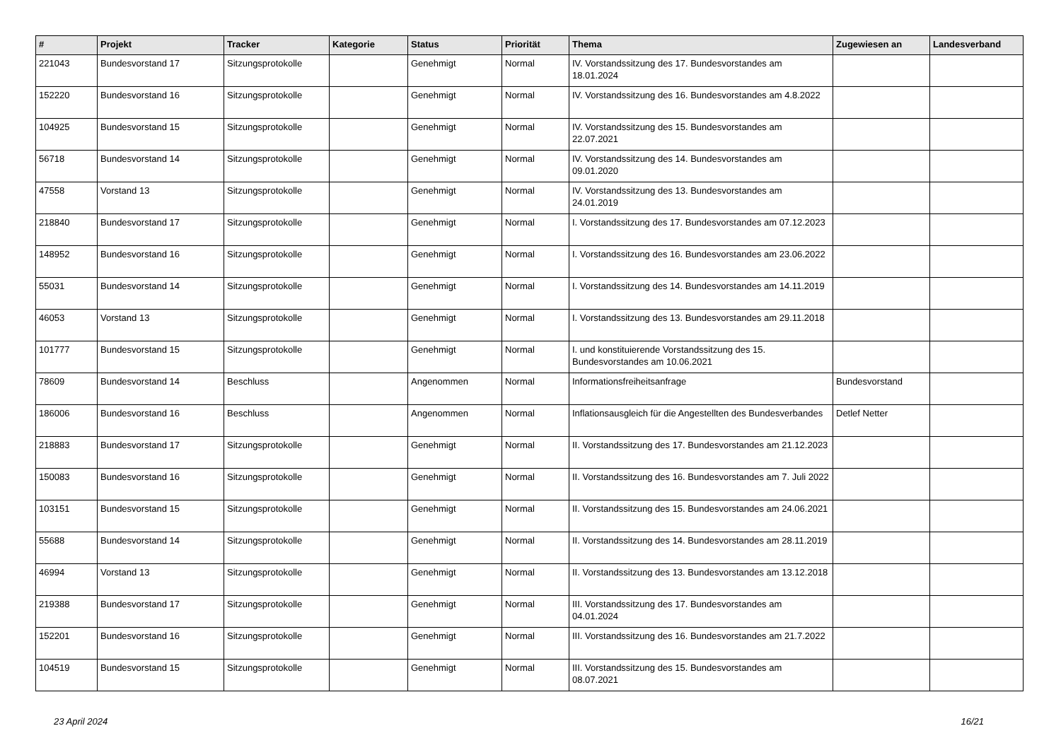| # | Projekt | Tracker | Kategorie | Status | Priorität | Thema | Zugewiesen an | Landesverband |
| --- | --- | --- | --- | --- | --- | --- | --- | --- |
| 221043 | Bundesvorstand 17 | Sitzungsprotokolle | | Genehmigt | Normal | IV. Vorstandssitzung des 17. Bundesvorstandes am 18.01.2024 | | |
| 152220 | Bundesvorstand 16 | Sitzungsprotokolle | | Genehmigt | Normal | IV. Vorstandssitzung des 16. Bundesvorstandes am 4.8.2022 | | |
| 104925 | Bundesvorstand 15 | Sitzungsprotokolle | | Genehmigt | Normal | IV. Vorstandssitzung des 15. Bundesvorstandes am 22.07.2021 | | |
| 56718 | Bundesvorstand 14 | Sitzungsprotokolle | | Genehmigt | Normal | IV. Vorstandssitzung des 14. Bundesvorstandes am 09.01.2020 | | |
| 47558 | Vorstand 13 | Sitzungsprotokolle | | Genehmigt | Normal | IV. Vorstandssitzung des 13. Bundesvorstandes am 24.01.2019 | | |
| 218840 | Bundesvorstand 17 | Sitzungsprotokolle | | Genehmigt | Normal | I. Vorstandssitzung des 17. Bundesvorstandes am 07.12.2023 | | |
| 148952 | Bundesvorstand 16 | Sitzungsprotokolle | | Genehmigt | Normal | I. Vorstandssitzung des 16. Bundesvorstandes am 23.06.2022 | | |
| 55031 | Bundesvorstand 14 | Sitzungsprotokolle | | Genehmigt | Normal | I. Vorstandssitzung des 14. Bundesvorstandes am 14.11.2019 | | |
| 46053 | Vorstand 13 | Sitzungsprotokolle | | Genehmigt | Normal | I. Vorstandssitzung des 13. Bundesvorstandes am 29.11.2018 | | |
| 101777 | Bundesvorstand 15 | Sitzungsprotokolle | | Genehmigt | Normal | I. und konstituierende Vorstandssitzung des 15. Bundesvorstandes am 10.06.2021 | | |
| 78609 | Bundesvorstand 14 | Beschluss | | Angenommen | Normal | Informationsfreiheitsanfrage | Bundesvorstand | |
| 186006 | Bundesvorstand 16 | Beschluss | | Angenommen | Normal | Inflationsausgleich für die Angestellten des Bundesverbandes | Detlef Netter | |
| 218883 | Bundesvorstand 17 | Sitzungsprotokolle | | Genehmigt | Normal | II. Vorstandssitzung des 17. Bundesvorstandes am 21.12.2023 | | |
| 150083 | Bundesvorstand 16 | Sitzungsprotokolle | | Genehmigt | Normal | II. Vorstandssitzung des 16. Bundesvorstandes am 7. Juli 2022 | | |
| 103151 | Bundesvorstand 15 | Sitzungsprotokolle | | Genehmigt | Normal | II. Vorstandssitzung des 15. Bundesvorstandes am 24.06.2021 | | |
| 55688 | Bundesvorstand 14 | Sitzungsprotokolle | | Genehmigt | Normal | II. Vorstandssitzung des 14. Bundesvorstandes am 28.11.2019 | | |
| 46994 | Vorstand 13 | Sitzungsprotokolle | | Genehmigt | Normal | II. Vorstandssitzung des 13. Bundesvorstandes am 13.12.2018 | | |
| 219388 | Bundesvorstand 17 | Sitzungsprotokolle | | Genehmigt | Normal | III. Vorstandssitzung des 17. Bundesvorstandes am 04.01.2024 | | |
| 152201 | Bundesvorstand 16 | Sitzungsprotokolle | | Genehmigt | Normal | III. Vorstandssitzung des 16. Bundesvorstandes am 21.7.2022 | | |
| 104519 | Bundesvorstand 15 | Sitzungsprotokolle | | Genehmigt | Normal | III. Vorstandssitzung des 15. Bundesvorstandes am 08.07.2021 | | |
23 April 2024 16/21